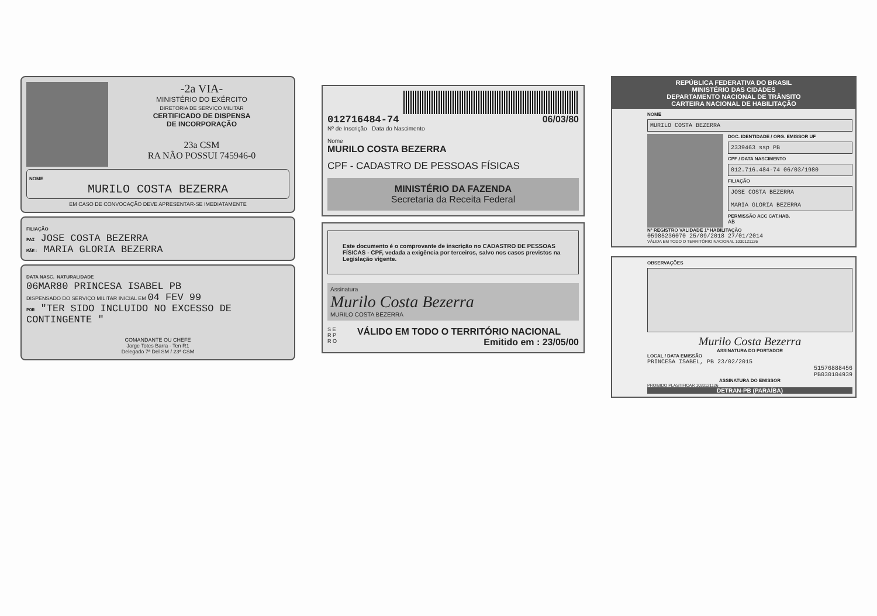-2a VIA-
MINISTÉRIO DO EXÉRCITO
DIRETORIA DE SERVIÇO MILITAR
CERTIFICADO DE DISPENSA
DE INCORPORAÇÃO
23a CSM
RA NÃO POSSUI 745946-0
NOME
MURILO COSTA BEZERRA
EM CASO DE CONVOCAÇÃO DEVE APRESENTAR-SE IMEDIATAMENTE
FILIAÇÃO
PAI JOSE COSTA BEZERRA
MÃE: MARIA GLORIA BEZERRA
DATA NASC. NATURALIDADE
06MAR80 PRINCESA ISABEL PB
DISPENSADO DO SERVIÇO MILITAR INICIAL EM 04 FEV 99
POR "TER SIDO INCLUIDO NO EXCESSO DE CONTINGENTE "
COMANDANTE OU CHEFE
Jorge Totes Barra - Ten R1
Delegado 7ª Del SM / 23ª CSM
0127164​84-74 06/03/80
Nº de Inscrição Data do Nascimento
Nome
MURILO COSTA BEZERRA
CPF - CADASTRO DE PESSOAS FÍSICAS
MINISTÉRIO DA FAZENDA
Secretaria da Receita Federal
Este documento é o comprovante de inscrição no CADASTRO DE PESSOAS FÍSICAS - CPF, vedada a exigência por terceiros, salvo nos casos previstos na Legislação vigente.
Assinatura
Murilo Costa Bezerra
MURILO COSTA BEZERRA
S E R P R O
VÁLIDO EM TODO O TERRITÓRIO NACIONAL
Emitido em : 23/05/00
REPÚBLICA FEDERATIVA DO BRASIL
MINISTÉRIO DAS CIDADES
DEPARTAMENTO NACIONAL DE TRÂNSITO
CARTEIRA NACIONAL DE HABILITAÇÃO
NOME
MURILO COSTA BEZERRA
DOC. IDENTIDADE / ORG. EMISSOR UF
2339463 ssp PB
CPF / DATA NASCIMENTO
012.716.484-74 06/03/1980
FILIAÇÃO
JOSE COSTA BEZERRA
MARIA GLORIA BEZERRA
PERMISSÃO ACC CAT.HAB.
AB
Nº REGISTRO VALIDADE 1ª HABILITAÇÃO
05985236070 25/09/2018 27/01/2014
VÁLIDA EM TODO O TERRITÓRIO NACIONAL 1030121126
OBSERVAÇÕES
Murilo Costa Bezerra
ASSINATURA DO PORTADOR
LOCAL / DATA EMISSÃO
PRINCESA ISABEL, PB 23/02/2015
51576888456
PB030104939
ASSINATURA DO EMISSOR
PROIBIDO PLASTIFICAR 1030121126
DETRAN-PB (PARAÍBA)